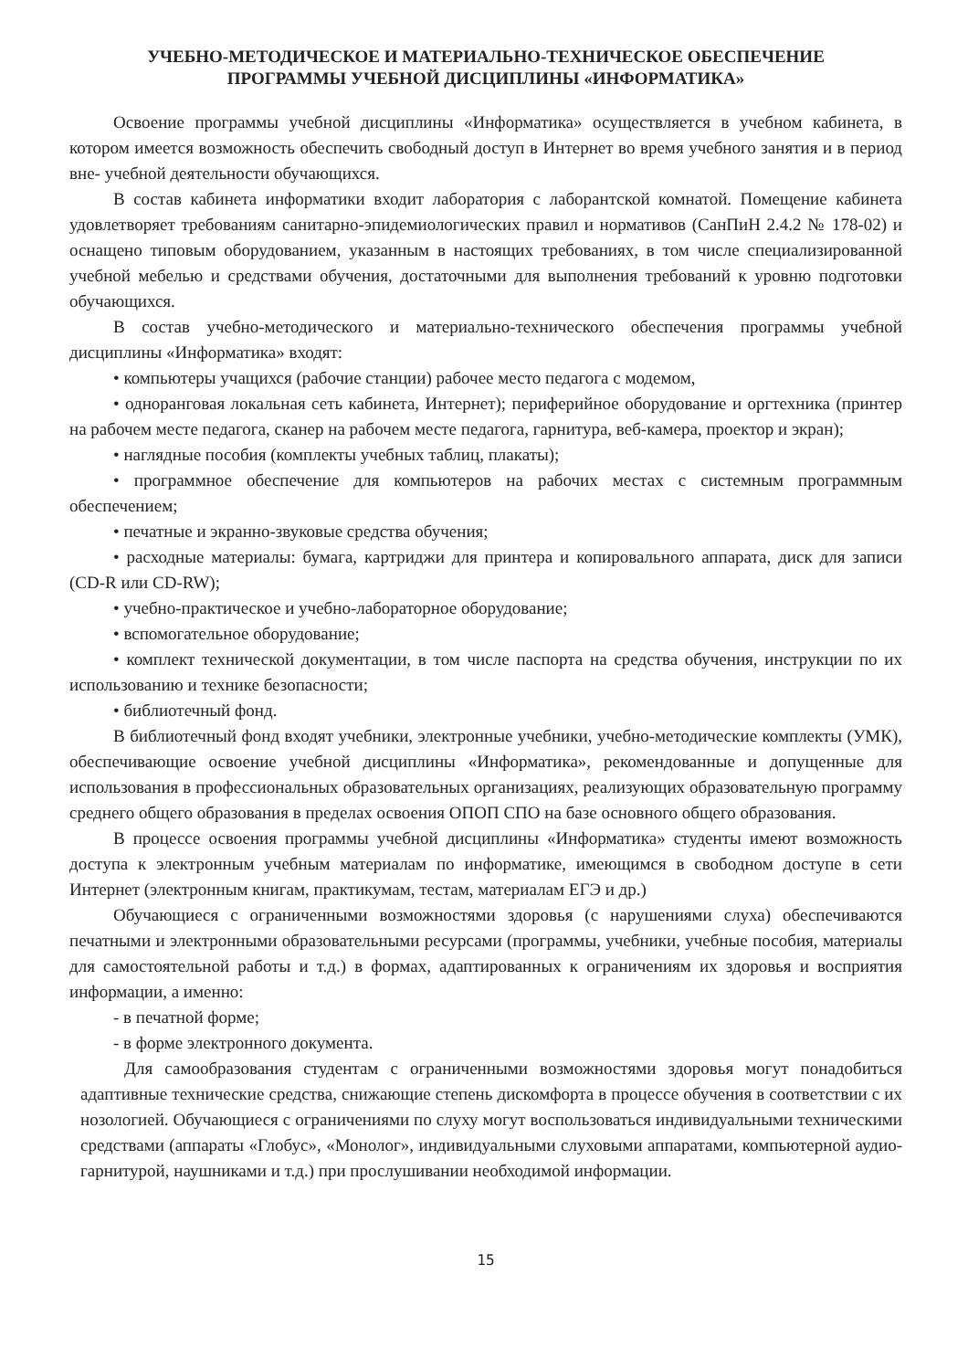УЧЕБНО-МЕТОДИЧЕСКОЕ И МАТЕРИАЛЬНО-ТЕХНИЧЕСКОЕ ОБЕСПЕЧЕНИЕ
ПРОГРАММЫ УЧЕБНОЙ ДИСЦИПЛИНЫ «ИНФОРМАТИКА»
Освоение программы учебной дисциплины «Информатика» осуществляется в учебном кабинета, в котором имеется возможность обеспечить свободный доступ в Интернет во время учебного занятия и в период вне- учебной деятельности обучающихся.
В состав кабинета информатики входит лаборатория с лаборантской комнатой. Помещение кабинета удовлетворяет требованиям санитарно-эпидемиологических правил и нормативов (СанПиН 2.4.2 № 178-02) и оснащено типовым оборудованием, указанным в настоящих требованиях, в том числе специализированной учебной мебелью и средствами обучения, достаточными для выполнения требований к уровню подготовки обучающихся.
В состав учебно-методического и материально-технического обеспечения программы учебной дисциплины «Информатика» входят:
• компьютеры учащихся (рабочие станции) рабочее место педагога с модемом,
• одноранговая локальная сеть кабинета, Интернет); периферийное оборудование и оргтехника (принтер на рабочем месте педагога, сканер на рабочем месте педагога, гарнитура, веб-камера, проектор и экран);
• наглядные пособия (комплекты учебных таблиц, плакаты);
• программное обеспечение для компьютеров на рабочих местах с системным программным обеспечением;
• печатные и экранно-звуковые средства обучения;
• расходные материалы: бумага, картриджи для принтера и копировального аппарата, диск для записи (CD-R или CD-RW);
• учебно-практическое и учебно-лабораторное оборудование;
• вспомогательное оборудование;
• комплект технической документации, в том числе паспорта на средства обучения, инструкции по их использованию и технике безопасности;
• библиотечный фонд.
В библиотечный фонд входят учебники, электронные учебники, учебно-методические комплекты (УМК), обеспечивающие освоение учебной дисциплины «Информатика», рекомендованные и допущенные для использования в профессиональных образовательных организациях, реализующих образовательную программу среднего общего образования в пределах освоения ОПОП СПО на базе основного общего образования.
В процессе освоения программы учебной дисциплины «Информатика» студенты имеют возможность доступа к электронным учебным материалам по информатике, имеющимся в свободном доступе в сети Интернет (электронным книгам, практикумам, тестам, материалам ЕГЭ и др.)
Обучающиеся с ограниченными возможностями здоровья (с нарушениями слуха) обеспечиваются печатными и электронными образовательными ресурсами (программы, учебники, учебные пособия, материалы для самостоятельной работы и т.д.) в формах, адаптированных к ограничениям их здоровья и восприятия информации, а именно:
- в печатной форме;
- в форме электронного документа.
Для самообразования студентам с ограниченными возможностями здоровья могут понадобиться адаптивные технические средства, снижающие степень дискомфорта в процессе обучения в соответствии с их нозологией. Обучающиеся с ограничениями по слуху могут воспользоваться индивидуальными техническими средствами (аппараты «Глобус», «Монолог», индивидуальными слуховыми аппаратами, компьютерной аудио- гарнитурой, наушниками и т.д.) при прослушивании необходимой информации.
15